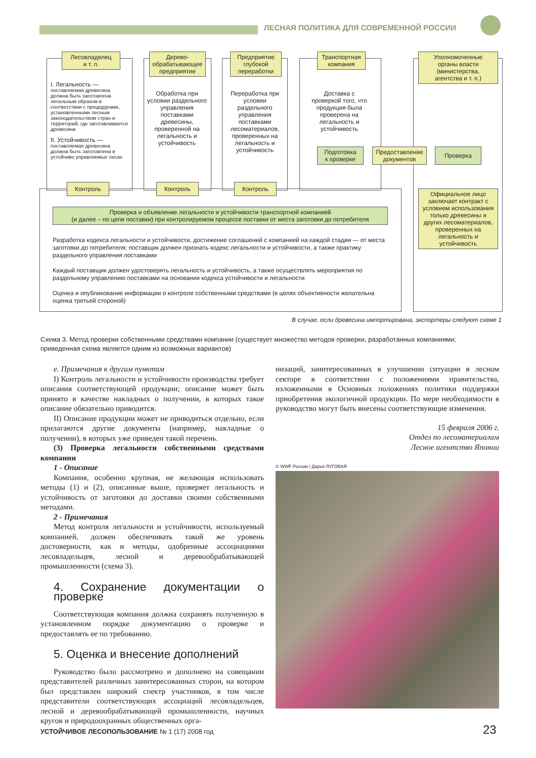ЛЕСНАЯ ПОЛИТИКА ДЛЯ СОВРЕМЕННОЙ РОССИИ
Лесовладелец
и т. п.
Дерево-
обрабатывающее
предприятие
Предприятие
глубокой
переработки
Транспортная
компания
Уполномоченные
органы власти
(министерства,
агентства и т. п.)
I. Легальность —
поставляемая древесина должна быть заготовлена легальным образом в соответствии с процедурами, установленными лесным законодательством стран и территорий, где заготавливается древесина
II. Устойчивость —
поставляемая древесина должна быть заготовлена в устойчиво управляемых лесах
Обработка при условии раздельного управления поставками древесины, проверенной на легальность и устойчивость
Переработка при условии раздельного управления поставками лесоматериалов, проверенных на легальность и устойчивость
Доставка с проверкой того, что продукция была проверена на легальность и устойчивость
Подготовка
к проверке
Предоставление
документов
Проверка
Контроль Контроль Контроль
Проверка и объявление легальности и устойчивости транспортной компанией
(и далее – по цепи поставки) при контролируемом процессе поставки от места заготовки до потребителя
Разработка кодекса легальности и устойчивости, достижение соглашений с компанией на каждой стадии — от места заготовки до потребителя; поставщик должен признать кодекс легальности и устойчивости, а также практику раздельного управления поставками
Каждый поставщик должен удостоверять легальность и устойчивость, а также осуществлять мероприятия по раздельному управлению поставками на основании кодекса устойчивости и легальности
Оценка и опубликование информации о контроле собственными средствами (в целях объективности желательна оценка третьей стороной)
Официальное лицо заключает контракт с условием использования только древесины и других лесоматериалов, проверенных на легальность и устойчивость
В случае, если древесина импортирована, экспортеры следуют схеме 1
Схема 3. Метод проверки собственными средствами компании (существует множество методов проверки, разработанных компаниями; приведенная схема является одним из возможных вариантов)
е. Примечания к другим пунктам
I) Контроль легальности и устойчивости производства требует описания соответствующей продукции; описание может быть принято в качестве накладных о получении, в которых такое описание обязательно приводится.
II) Описание продукции может не приводиться отдельно, если прилагаются другие документы (например, накладные о получении), в которых уже приведен такой перечень.
(3) Проверка легальности собственными средствами компании
1 - Описание
Компания, особенно крупная, не желающая использовать методы (1) и (2), описанные выше, проверяет легальность и устойчивость от заготовки до доставки своими собственными методами.
2 - Примечания
Метод контроля легальности и устойчивости, используемый компанией, должен обеспечивать такой же уровень достоверности, как и методы, одобренные ассоциациями лесовладельцев, лесной и деревообрабатывающей промышленности (схема 3).
4. Сохранение документации о проверке
Соответствующая компания должна сохранять полученную в установленном порядке документацию о проверке и предоставлять ее по требованию.
5. Оценка и внесение дополнений
Руководство было рассмотрено и дополнено на совещании представителей различных заинтересованных сторон, на котором был представлен широкий спектр участников, в том числе представители соответствующих ассоциаций лесовладельцев, лесной и деревообрабатывающей промышленности, научных кругов и природоохранных общественных орга-
низаций, заинтересованных в улучшении ситуации в лесном секторе в соответствии с положениями правительства, изложенными в Основных положениях политики поддержки приобретения экологичной продукции. По мере необходимости в руководство могут быть внесены соответствующие изменения.
15 февраля 2006 г.
Отдел по лесоматериалам
Лесное агентство Японии
© WWF России / Дарья ЛУГОВАЯ
УСТОЙЧИВОЕ ЛЕСОПОЛЬЗОВАНИЕ № 1 (17) 2008 год
23